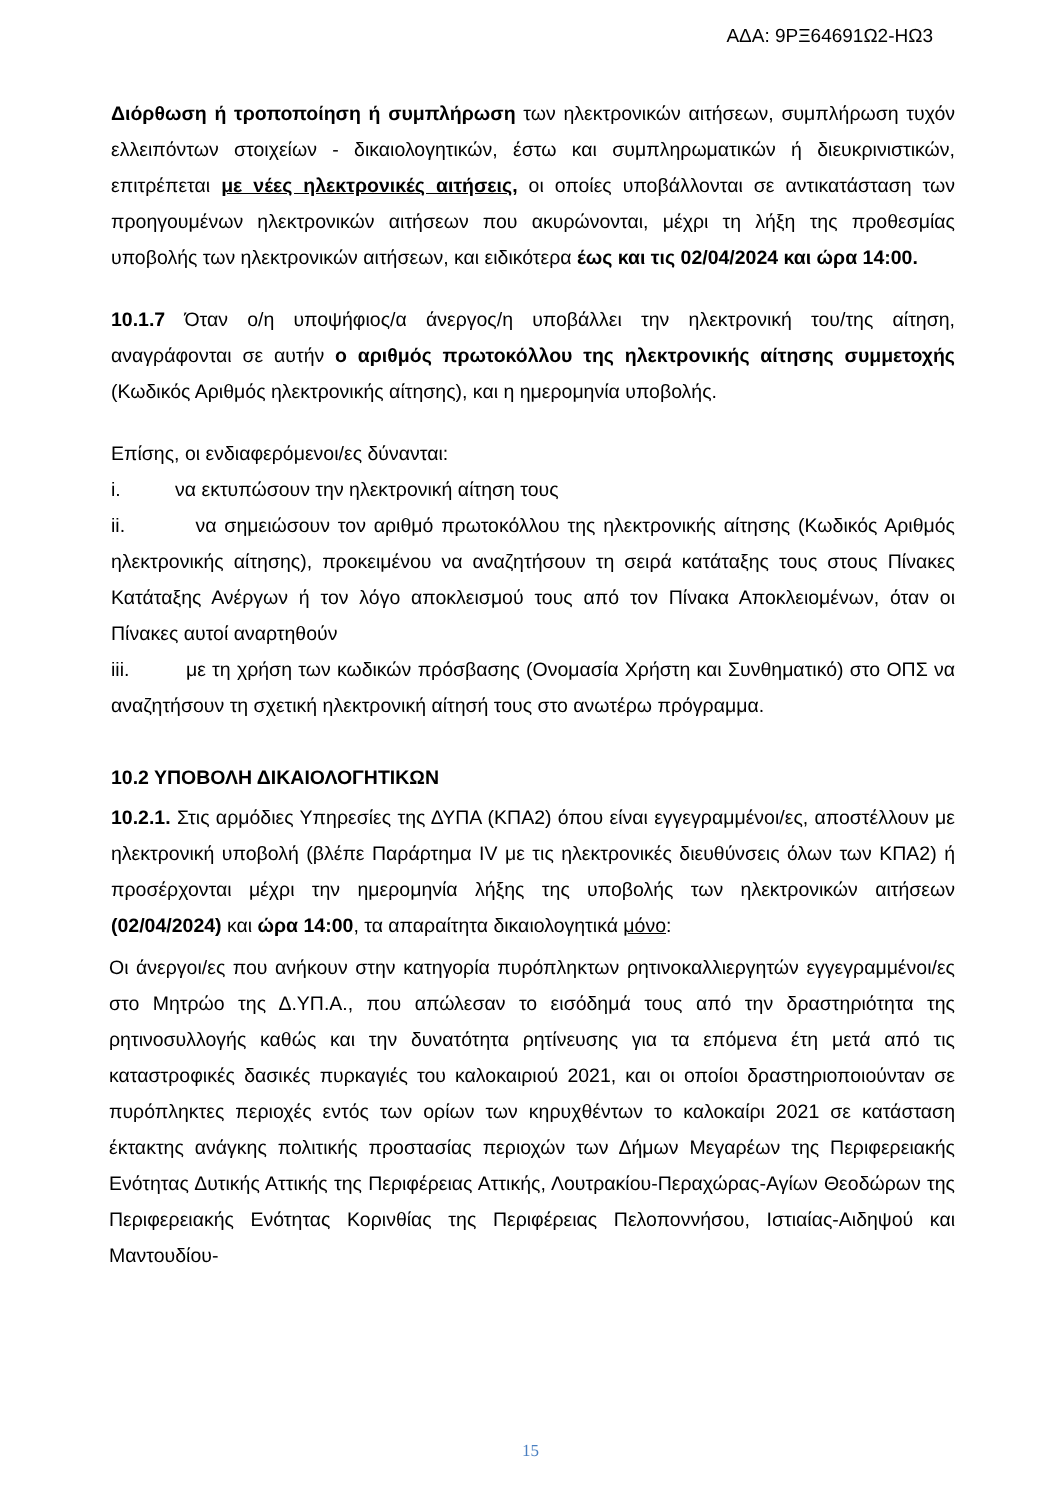ΑΔΑ: 9ΡΞ64691Ω2-ΗΩ3
Διόρθωση ή τροποποίηση ή συμπλήρωση των ηλεκτρονικών αιτήσεων, συμπλήρωση τυχόν ελλειπόντων στοιχείων - δικαιολογητικών, έστω και συμπληρωματικών ή διευκρινιστικών, επιτρέπεται με νέες ηλεκτρονικές αιτήσεις, οι οποίες υποβάλλονται σε αντικατάσταση των προηγουμένων ηλεκτρονικών αιτήσεων που ακυρώνονται, μέχρι τη λήξη της προθεσμίας υποβολής των ηλεκτρονικών αιτήσεων, και ειδικότερα έως και τις 02/04/2024 και ώρα 14:00.
10.1.7 Όταν ο/η υποψήφιος/α άνεργος/η υποβάλλει την ηλεκτρονική του/της αίτηση, αναγράφονται σε αυτήν ο αριθμός πρωτοκόλλου της ηλεκτρονικής αίτησης συμμετοχής (Κωδικός Αριθμός ηλεκτρονικής αίτησης), και η ημερομηνία υποβολής.
Επίσης, οι ενδιαφερόμενοι/ες δύνανται:
i. να εκτυπώσουν την ηλεκτρονική αίτηση τους
ii. να σημειώσουν τον αριθμό πρωτοκόλλου της ηλεκτρονικής αίτησης (Κωδικός Αριθμός ηλεκτρονικής αίτησης), προκειμένου να αναζητήσουν τη σειρά κατάταξης τους στους Πίνακες Κατάταξης Ανέργων ή τον λόγο αποκλεισμού τους από τον Πίνακα Αποκλειομένων, όταν οι Πίνακες αυτοί αναρτηθούν
iii. με τη χρήση των κωδικών πρόσβασης (Ονομασία Χρήστη και Συνθηματικό) στο ΟΠΣ να αναζητήσουν τη σχετική ηλεκτρονική αίτησή τους στο ανωτέρω πρόγραμμα.
10.2 ΥΠΟΒΟΛΗ ΔΙΚΑΙΟΛΟΓΗΤΙΚΩΝ
10.2.1. Στις αρμόδιες Υπηρεσίες της ΔΥΠΑ (ΚΠΑ2) όπου είναι εγγεγραμμένοι/ες, αποστέλλουν με ηλεκτρονική υποβολή (βλέπε Παράρτημα IV με τις ηλεκτρονικές διευθύνσεις όλων των ΚΠΑ2) ή προσέρχονται μέχρι την ημερομηνία λήξης της υποβολής των ηλεκτρονικών αιτήσεων (02/04/2024) και ώρα 14:00, τα απαραίτητα δικαιολογητικά μόνο:
Οι άνεργοι/ες που ανήκουν στην κατηγορία πυρόπληκτων ρητινοκαλλιεργητών εγγεγραμμένοι/ες στο Μητρώο της Δ.ΥΠ.Α., που απώλεσαν το εισόδημά τους από την δραστηριότητα της ρητινοσυλλογής καθώς και την δυνατότητα ρητίνευσης για τα επόμενα έτη μετά από τις καταστροφικές δασικές πυρκαγιές του καλοκαιριού 2021, και οι οποίοι δραστηριοποιούνταν σε πυρόπληκτες περιοχές εντός των ορίων των κηρυχθέντων το καλοκαίρι 2021 σε κατάσταση έκτακτης ανάγκης πολιτικής προστασίας περιοχών των Δήμων Μεγαρέων της Περιφερειακής Ενότητας Δυτικής Αττικής της Περιφέρειας Αττικής, Λουτρακίου-Περαχώρας-Αγίων Θεοδώρων της Περιφερειακής Ενότητας Κορινθίας της Περιφέρειας Πελοποννήσου, Ιστιαίας-Αιδηψού και Μαντουδίου-
15